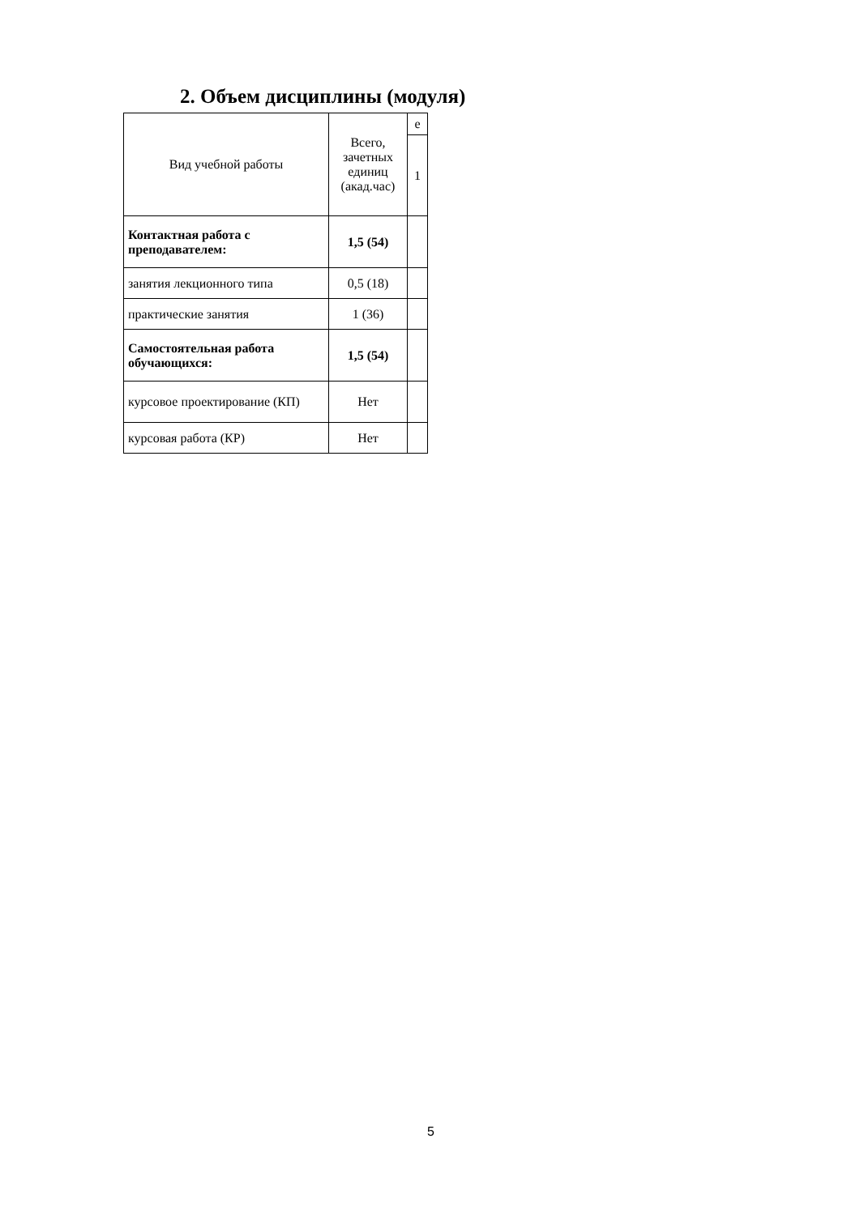2. Объем дисциплины (модуля)
| Вид учебной работы | Всего, зачетных единиц (акад.час) | е |
| | | 1 |
| Контактная работа с преподавателем: | 1,5 (54) | |
| занятия лекционного типа | 0,5 (18) | |
| практические занятия | 1 (36) | |
| Самостоятельная работа обучающихся: | 1,5 (54) | |
| курсовое проектирование (КП) | Нет | |
| курсовая работа (КР) | Нет | |
5